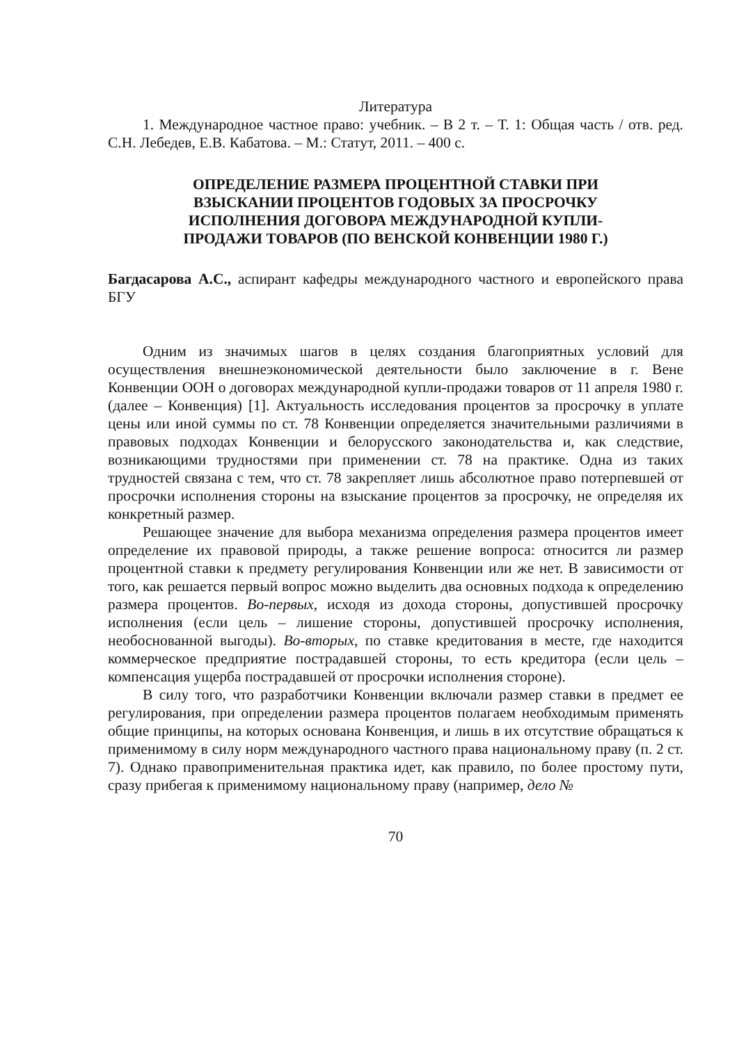Литература
1. Международное частное право: учебник. – В 2 т. – Т. 1: Общая часть / отв. ред. С.Н. Лебедев, Е.В. Кабатова. – М.: Статут, 2011. – 400 с.
ОПРЕДЕЛЕНИЕ РАЗМЕРА ПРОЦЕНТНОЙ СТАВКИ ПРИ
ВЗЫСКАНИИ ПРОЦЕНТОВ ГОДОВЫХ ЗА ПРОСРОЧКУ
ИСПОЛНЕНИЯ ДОГОВОРА МЕЖДУНАРОДНОЙ КУПЛИ-
ПРОДАЖИ ТОВАРОВ (ПО ВЕНСКОЙ КОНВЕНЦИИ 1980 Г.)
Багдасарова А.С., аспирант кафедры международного частного и европейского права БГУ
Одним из значимых шагов в целях создания благоприятных условий для осуществления внешнеэкономической деятельности было заключение в г. Вене Конвенции ООН о договорах международной купли-продажи товаров от 11 апреля 1980 г. (далее – Конвенция) [1]. Актуальность исследования процентов за просрочку в уплате цены или иной суммы по ст. 78 Конвенции определяется значительными различиями в правовых подходах Конвенции и белорусского законодательства и, как следствие, возникающими трудностями при применении ст. 78 на практике. Одна из таких трудностей связана с тем, что ст. 78 закрепляет лишь абсолютное право потерпевшей от просрочки исполнения стороны на взыскание процентов за просрочку, не определяя их конкретный размер.
Решающее значение для выбора механизма определения размера процентов имеет определение их правовой природы, а также решение вопроса: относится ли размер процентной ставки к предмету регулирования Конвенции или же нет. В зависимости от того, как решается первый вопрос можно выделить два основных подхода к определению размера процентов. Во-первых, исходя из дохода стороны, допустившей просрочку исполнения (если цель – лишение стороны, допустившей просрочку исполнения, необоснованной выгоды). Во-вторых, по ставке кредитования в месте, где находится коммерческое предприятие пострадавшей стороны, то есть кредитора (если цель – компенсация ущерба пострадавшей от просрочки исполнения стороне).
В силу того, что разработчики Конвенции включали размер ставки в предмет ее регулирования, при определении размера процентов полагаем необходимым применять общие принципы, на которых основана Конвенция, и лишь в их отсутствие обращаться к применимому в силу норм международного частного права национальному праву (п. 2 ст. 7). Однако правоприменительная практика идет, как правило, по более простому пути, сразу прибегая к применимому национальному праву (например, дело №
70